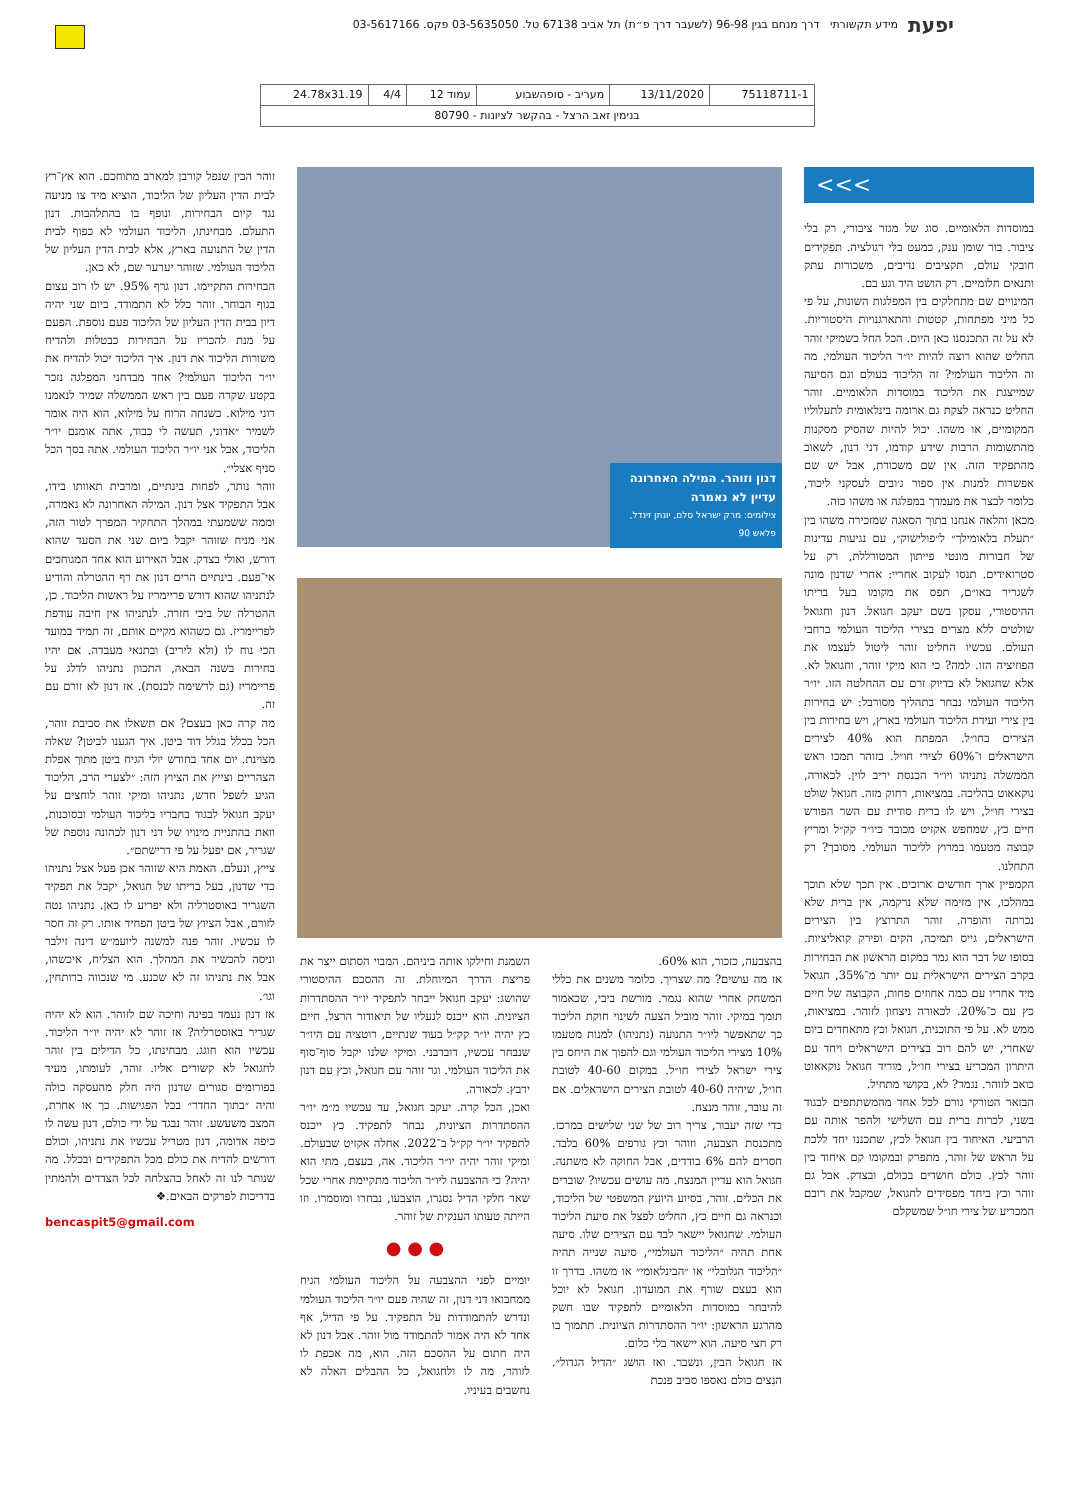יפעת מידע תקשורתי דרך מנחם בגין 96-98 (לשעבר דרך פ״ת) תל אביב 67138 טל. 03-5635050 פקס. 03-5617166
| 75118711-1 | 13/11/2020 | מעריב - סופהשבוע | עמוד 12 | 4/4 | 24.78x31.19 |
| בנימין זאב הרצל - בהקשר לציונות - 80790 | | | | | |
>>>
במוסדות הלאומיים. סוג של מגזר ציבורי, רק בלי ציבור. בור שומן ענק, כמעט בלי רגולציה. תפקידים חובקי עולם, תקציבים נדיבים, משכורות עתק ותנאים חלומיים. רק הושט היד וגע בם.
המינויים שם מתחלקים בין המפלגות השונות, על פי כל מיני מפתחות, קטטות והתארגנויות היסטוריות. לא על זה התכנסנו כאן היום. הכל החל כשמיקי זוהר החליט שהוא רוצה להיות יו״ר הליכוד העולמי. מה זה הליכוד העולמי? זה הליכוד בעולם וגם הסיעה שמייצגת את הליכוד במוסדות הלאומיים. זוהר החליט כנראה לצקת גם ארומה בינלאומית לתעלוליו המקומיים, או משהו. יכול להיות שהסיק מסקנות מהתשומות הרבות שידע קודמו, דני דנון, לשאוב מהתפקיד הזה. אין שם משכורת, אבל יש שם אפשרות למנות אין ספור ג׳ובים לעסקני ליכוד, כלומר לבצר את מעמדך במפלגה או משהו כזה.
מכאן והלאה אנחנו בתוך הסאגה שמזכירה משהו בין ״תעלת בלאומילך״ ל״פולישוק״, עם נגיעות עדינות של חבורות מונטי פייתון המטורללת, רק על סטרואידים. תנסו לעקוב אחריי: אחרי שדנון מונה לשגריר באו״ם, תפס את מקומו בעל בריתו ההיסטורי, עסקן בשם יעקב חגואל. דנון וחגואל שולטים ללא מצרים בצירי הליכוד העולמי ברחבי העולם. עכשיו החליט זוהר ליטול לעצמו את הפוזיציה הזו. למה? כי הוא מיקי זוהר, וחגואל לא. אלא שחגואל לא בדיוק זרם עם ההחלטה הזו. יו״ר הליכוד העולמי נבחר בתהליך מסורבל: יש בחירות בין צירי ועידת הליכוד העולמי בארץ, ויש בחירות בין הצירים בחו״ל. המפתח הוא 40% לצירים הישראלים ו־60% לצירי חו״ל. בזוהר תמכו ראש הממשלה נתניהו ויו״ר הכנסת יריב לוין. לכאורה, נוקאאוט בהליכה. במציאות, רחוק מזה. חגואל שולט בצירי חו״ל, ויש לו ברית סודית עם השר הפורש חיים כץ, שמחפש אקזיט מכובד כיו״ר קק״ל ומריץ קבוצה מטעמו במרוץ לליכוד העולמי. מסובך? רק התחלנו.
הקמפיין ארך חודשים ארוכים. אין תכך שלא תוכך במהלכו, אין מזימה שלא נרקמה, אין ברית שלא נכרתה והופרה. זוהר התרוצץ בין הצירים הישראלים, גייס תמיכה, הקים ופירק קואליציות. בסופו של דבר הוא גמר במקום הראשון את הבחירות בקרב הצירים הישראלית עם יותר מ־35%, חגואל מיד אחריו עם כמה אחוזים פחות, הקבוצה של חיים כץ עם כ־20%. לכאורה ניצחון לזוהר. במציאות, ממש לא. על פי התוכנית, חגואל וכץ מתאחדים ביום שאחרי, יש להם רוב בצירים הישראלים ויחד עם היתרון המכריע בצירי חו״ל, מוריד חגואל נוקאאוט כואב לזוהר. נגמר? לא, בקושי מתחיל.
הבזאר הטורקי גורם לכל אחד מהמשתתפים לבגוד בשני, לכרות ברית עם השלישי ולהפר אותה עם הרביעי. האיחוד בין חגואל לכץ, שתכננו יחד ללכת על הראש של זוהר, מתפרק ובמקומו קם איחוד בין זוהר לכץ. כולם חושדים בכולם, ובצדק. אבל גם זוהר וכץ ביחד מפסידים לחגואל, שמקבל את רובם המכריע של צירי חו״ל שמשקלם
דנון וזוהר. המילה האחרונה עדיין לא נאמרה
צילומים: מרק ישראל סלם, יונתן זינדל, פלאש 90
בהצבעה, כזכור, הוא 60%.
אז מה עושים? מה שצריך. כלומר משנים את כללי המשחק אחרי שהוא נגמר. מורשת ביבי, שכאמור תומך במיקי. זוהר מוביל הצעה לשינוי חוקת הליכוד כך שתאפשר ליו״ר התנועה (נתניהו) למנות מטעמו 10% מצירי הליכוד העולמי וגם להפוך את היחס בין צירי ישראל לצירי חו״ל. במקום 40-60 לטובת חו״ל, שיהיה 40-60 לטובת הצירים הישראלים. אם זה עובר, זוהר מנצח.
כדי שזה יעבור, צריך רוב של שני שלישים במרכז. מתכנסת הצבעה, וזוהר וכץ גורפים 60% בלבד. חסרים להם 6% בודדים, אבל החוקה לא משתנה. חגואל הוא עדיין המנצח. מה עושים עכשיו? שוברים את הכלים. זוהר, בסיוע היועץ המשפטי של הליכוד, וכנראה גם חיים כץ, החליט לפצל את סיעת הליכוד העולמי. שחגואל יישאר לבד עם הצירים שלו. סיעה אחת תהיה ״הליכוד העולמי״, סיעה שנייה תהיה ״הליכוד הגלובלי״ או ״הבינלאומי״ או משהו. בדרך זו הוא בעצם שורף את המועדון. חגואל לא יוכל להיבחר במוסדות הלאומיים לתפקיד שבו חשק מהרגע הראשון: יו״ר ההסתדרות הציונית. תתמוך בו רק חצי סיעה. הוא יישאר בלי כלום.
אז חגואל הבין, ונשבר. ואז הושג ״הדיל הגדול״. הנִצים כולם נאספו סביב פנכת
השמנת וחילקו אותה ביניהם. המבוי הסתום ייצר את פריצת הדרך המיוחלת. זה ההסכם ההיסטורי שהושג: יעקב חגואל ייבחר לתפקיד יו״ר ההסתדרות הציונית. הוא ייכנס לנעליו של תיאודור הרצל. חיים כץ יהיה יו״ר קק״ל בעוד שנתיים, רוטציה עם היו״ר שנבחר עכשיו, דובדבני. ומיקי שלנו יקבל סוף־סוף את הליכוד העולמי. וגר זוהר עם חגואל, וכץ עם דנון ירבץ. לכאורה.
ואכן, הכל קרה. יעקב חגואל, עד עכשיו מ״מ יו״ר ההסתדרות הציונית, נבחר לתפקיד. כץ ייכנס לתפקיד יו״ר קק״ל ב־2022. אחלה אקזיט שבעולם. ומיקי זוהר יהיה יו״ר הליכוד. אה, בעצם, מתי הוא יהיה? כי ההצבעה ליו״ר הליכוד מתקיימת אחרי שכל שאר חלקי הדיל נסגרו, הוצבעו, נבחרו ומוסמרו. וזו הייתה טעותו הענקית של זוהר.
● ● ●
יומיים לפני ההצבעה על הליכוד העולמי הגיח ממחבואו דני דנון, זה שהיה פעם יו״ר הליכוד העולמי ונדרש להתמודדות על התפקיד. על פי הדיל, אף אחד לא היה אמור להתמודד מול זוהר. אבל דנון לא היה חתום על ההסכם הזה. הוא, מה אכפת לו לזוהר, מה לו ולחגואל, כל ההבלים האלה לא נחשבים בעיניו.
זוהר הבין שנפל קורבן למארב מתוחכם. הוא אץ־רץ לבית הדין העליון של הליכוד, הוציא מיד צו מניעה נגד קיום הבחירות, ונופף בו בהתלהבות. דנון התעלם. מבחינתו, הליכוד העולמי לא כפוף לבית הדין של התנועה בארץ, אלא לבית הדין העליון של הליכוד העולמי. שזוהר יערער שם, לא כאן.
הבחירות התקיימו. דנון גרף 95%. יש לו רוב עצום בגוף הבוחר. זוהר כלל לא התמודד. ביום שני יהיה דיון בבית הדין העליון של הליכוד פעם נוספת. הפעם על מנת להכריז על הבחירות כבטלות ולהדיח משורות הליכוד את דנון. איך הליכוד יכול להדיח את יו״ר הליכוד העולמי? אחד מבדחני המפלגה נזכר בקטע שקרה פעם בין ראש הממשלה שמיר לנאמנו רוני מילוא. כשנחה הרוח על מילוא, הוא היה אומר לשמיר ״אדוני, תעשה לי כבוד, אתה אומנם יו״ר הליכוד, אבל אני יו״ר הליכוד העולמי. אתה בסך הכל סניף אצלי״.
זוהר נותר, לפחות בינתיים, ומרבית תאוותו בידו, אבל התפקיד אצל דנון. המילה האחרונה לא נאמרה, וממה ששמעתי במהלך התחקיר המפרך לטור הזה, אני מניח שזוהר יקבל ביום שני את הסעד שהוא דורש, ואולי בצדק. אבל האירוע הוא אחד המגוחכים אי־פעם. בינתיים הרים דנון את רף ההטרלה והודיע לנתניהו שהוא דורש פריימריז על ראשות הליכוד. כן, ההטרלה של ביבי חזרה. לנתניהו אין חיבה עודפת לפריימריז. גם כשהוא מקיים אותם, זה תמיד במועד הכי נוח לו (ולא ליריב) ובתנאי מעבדה. אם יהיו בחירות בשנה הבאה, התכוון נתניהו לדלג על פריימריז (גם לרשימה לכנסת). אז דנון לא זורם עם זה.
מה קרה כאן בעצם? אם תשאלו את סביבת זוהר, הכל בכלל בגלל דוד ביטן. איך הגענו לביטן? שאלה מצוינת. יום אחד בחודש יולי הגיח ביטן מתוך אפלת הצהריים וצייץ את הציוץ הזה: ״לצערי הרב, הליכוד הגיע לשפל חדש, נתניהו ומיקי זוהר לוחצים על יעקב חגואל לבגוד בחבריו בליכוד העולמי ובסוכנות, וזאת בהתניית מינויו של דני דנון לכהונה נוספת של שגריר, אם יפעל על פי דרישתם״.
צייץ, ונעלם. האמת היא שזוהר אכן פעל אצל נתניהו כדי שדנון, בעל בריתו של חגואל, יקבל את תפקיד השגריר באוסטרליה ולא יפריע לו כאן. נתניהו נטה לזורם, אבל הציוץ של ביטן הפחיד אותו. רק זה חסר לו עכשיו. זוהר פנה למשנה ליועמ״ש דינה זילבר וניסה להכשיר את המהלך. הוא הצליח, איכשהו, אבל את נתניהו זה לא שכנע. מי שנכווה ברותחין, וגו׳.
אז דנון נעמד בפינה וחיכה שם לזוהר. הוא לא יהיה שגריר באוסטרליה? אז זוהר לא יהיה יו״ר הליכוד. עכשיו הוא חוגג. מבחינתו, כל הדילים בין זוהר לחגואל לא קשורים אליו. זוהר, לעומתו, מעיד בפורומים סגורים שדנון היה חלק מהעסקה כולה והיה ״בתוך החדר״ בכל הפגישות. כך או אחרת, המצב משעשע. זוהר נבגד על ידי כולם, דנון עשה לו כיפה אדומה, דנון מטריל עכשיו את נתניהו, וכולם דורשים להדיח את כולם מכל התפקידים ובכלל. מה שנותר לנו זה לאחל בהצלחה לכל הצדדים ולהמתין בדריכות לפרקים הבאים.❖
bencaspit5@gmail.com